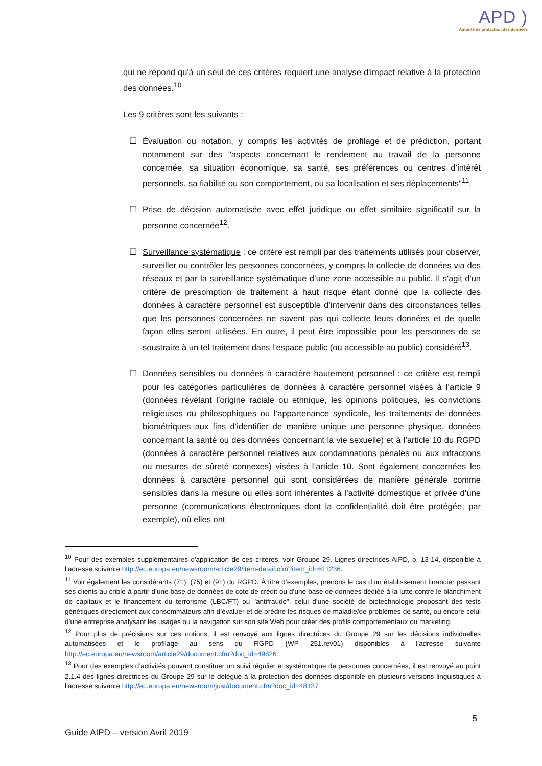APD )
Autorité de protection des données
qui ne répond qu'à un seul de ces critères requiert une analyse d'impact relative à la protection des données.<sup>10</sup>
Les 9 critères sont les suivants :
☐ Évaluation ou notation, y compris les activités de profilage et de prédiction, portant notamment sur des "aspects concernant le rendement au travail de la personne concernée, sa situation économique, sa santé, ses préférences ou centres d’intérêt personnels, sa fiabilité ou son comportement, ou sa localisation et ses déplacements"<sup>11</sup>.
☐ Prise de décision automatisée avec effet juridique ou effet similaire significatif sur la personne concernée<sup>12</sup>.
☐ Surveillance systématique : ce critère est rempli par des traitements utilisés pour observer, surveiller ou contrôler les personnes concernées, y compris la collecte de données via des réseaux et par la surveillance systématique d’une zone accessible au public. Il s'agit d'un critère de présomption de traitement à haut risque étant donné que la collecte des données à caractère personnel est susceptible d’intervenir dans des circonstances telles que les personnes concernées ne savent pas qui collecte leurs données et de quelle façon elles seront utilisées. En outre, il peut être impossible pour les personnes de se soustraire à un tel traitement dans l’espace public (ou accessible au public) considéré<sup>13</sup>.
☐ Données sensibles ou données à caractère hautement personnel : ce critère est rempli pour les catégories particulières de données à caractère personnel visées à l’article 9 (données révélant l’origine raciale ou ethnique, les opinions politiques, les convictions religieuses ou philosophiques ou l’appartenance syndicale, les traitements de données biométriques aux fins d’identifier de manière unique une personne physique, données concernant la santé ou des données concernant la vie sexuelle) et à l’article 10 du RGPD (données à caractère personnel relatives aux condamnations pénales ou aux infractions ou mesures de sûreté connexes) visées à l’article 10. Sont également concernées les données à caractère personnel qui sont considérées de manière générale comme sensibles dans la mesure où elles sont inhérentes à l’activité domestique et privée d’une personne (communications électroniques dont la confidentialité doit être protégée, par exemple), où elles ont
<sup>10</sup> Pour des exemples supplémentaires d'application de ces critères, voir Groupe 29, Lignes directrices AIPD, p. 13-14, disponible à l’adresse suivante http://ec.europa.eu/newsroom/article29/item-detail.cfm?item_id=611236.
<sup>11</sup> Voir également les considérants (71), (75) et (91) du RGPD. À titre d’exemples, prenons le cas d’un établissement financier passant ses clients au crible à partir d’une base de données de cote de crédit ou d’une base de données dédiée à la lutte contre le blanchiment de capitaux et le financement du terrorisme (LBC/FT) ou "antifraude", celui d’une société de biotechnologie proposant des tests génétiques directement aux consommateurs afin d’évaluer et de prédire les risques de maladie/de problèmes de santé, ou encore celui d’une entreprise analysant les usages ou la navigation sur son site Web pour créer des profils comportementaux ou marketing.
<sup>12</sup> Pour plus de précisions sur ces notions, il est renvoyé aux lignes directrices du Groupe 29 sur les décisions individuelles automatisées et le profilage au sens du RGPD (WP 251.rev01) disponibles à l’adresse suivante http://ec.europa.eu/newsroom/article29/document.cfm?doc_id=49826
<sup>13</sup> Pour des exemples d’activités pouvant constituer un suivi régulier et systématique de personnes concernées, il est renvoyé au point 2.1.4 des lignes directrices du Groupe 29 sur le délégué à la protection des données disponible en plusieurs versions linguistiques à l’adresse suivante http://ec.europa.eu/newsroom/just/document.cfm?doc_id=48137
5
Guide AIPD – version Avril 2019